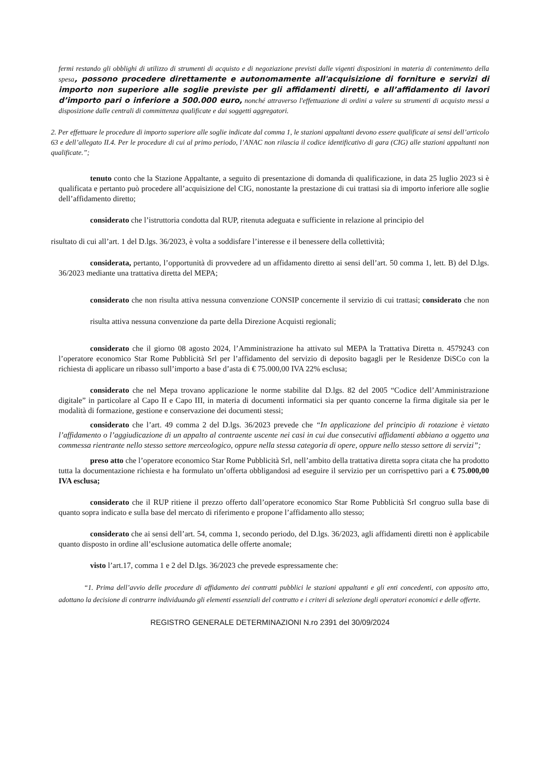fermi restando gli obblighi di utilizzo di strumenti di acquisto e di negoziazione previsti dalle vigenti disposizioni in materia di contenimento della spesa, possono procedere direttamente e autonomamente all'acquisizione di forniture e servizi di importo non superiore alle soglie previste per gli affidamenti diretti, e all’affidamento di lavori d’importo pari o inferiore a 500.000 euro, nonché attraverso l'effettuazione di ordini a valere su strumenti di acquisto messi a disposizione dalle centrali di committenza qualificate e dai soggetti aggregatori.
2. Per effettuare le procedure di importo superiore alle soglie indicate dal comma 1, le stazioni appaltanti devono essere qualificate ai sensi dell’articolo 63 e dell’allegato II.4. Per le procedure di cui al primo periodo, l’ANAC non rilascia il codice identificativo di gara (CIG) alle stazioni appaltanti non qualificate.”;
tenuto conto che la Stazione Appaltante, a seguito di presentazione di domanda di qualificazione, in data 25 luglio 2023 si è qualificata e pertanto può procedere all’acquisizione del CIG, nonostante la prestazione di cui trattasi sia di importo inferiore alle soglie dell’affidamento diretto;
considerato che l’istruttoria condotta dal RUP, ritenuta adeguata e sufficiente in relazione al principio del
risultato di cui all’art. 1 del D.lgs. 36/2023, è volta a soddisfare l’interesse e il benessere della collettività;
considerata, pertanto, l’opportunità di provvedere ad un affidamento diretto ai sensi dell’art. 50 comma 1, lett. B) del D.lgs. 36/2023 mediante una trattativa diretta del MEPA;
considerato che non risulta attiva nessuna convenzione CONSIP concernente il servizio di cui trattasi; considerato che non risulta attiva nessuna convenzione da parte della Direzione Acquisti regionali;
considerato che il giorno 08 agosto 2024, l’Amministrazione ha attivato sul MEPA la Trattativa Diretta n. 4579243 con l’operatore economico Star Rome Pubblicità Srl per l’affidamento del servizio di deposito bagagli per le Residenze DiSCo con la richiesta di applicare un ribasso sull’importo a base d’asta di € 75.000,00 IVA 22% esclusa;
considerato che nel Mepa trovano applicazione le norme stabilite dal D.lgs. 82 del 2005 “Codice dell’Amministrazione digitale” in particolare al Capo II e Capo III, in materia di documenti informatici sia per quanto concerne la firma digitale sia per le modalità di formazione, gestione e conservazione dei documenti stessi;
considerato che l’art. 49 comma 2 del D.lgs. 36/2023 prevede che “In applicazione del principio di rotazione è vietato l’affidamento o l’aggiudicazione di un appalto al contraente uscente nei casi in cui due consecutivi affidamenti abbiano a oggetto una commessa rientrante nello stesso settore merceologico, oppure nella stessa categoria di opere, oppure nello stesso settore di servizi”;
preso atto che l’operatore economico Star Rome Pubblicità Srl, nell’ambito della trattativa diretta sopra citata che ha prodotto tutta la documentazione richiesta e ha formulato un’offerta obbligandosi ad eseguire il servizio per un corrispettivo pari a € 75.000,00 IVA esclusa;
considerato che il RUP ritiene il prezzo offerto dall’operatore economico Star Rome Pubblicità Srl congruo sulla base di quanto sopra indicato e sulla base del mercato di riferimento e propone l’affidamento allo stesso;
considerato che ai sensi dell’art. 54, comma 1, secondo periodo, del D.lgs. 36/2023, agli affidamenti diretti non è applicabile quanto disposto in ordine all’esclusione automatica delle offerte anomale;
visto l’art.17, comma 1 e 2 del D.lgs. 36/2023 che prevede espressamente che:
“1. Prima dell’avvio delle procedure di affidamento dei contratti pubblici le stazioni appaltanti e gli enti concedenti, con apposito atto, adottano la decisione di contrarre individuando gli elementi essenziali del contratto e i criteri di selezione degli operatori economici e delle offerte.
REGISTRO GENERALE DETERMINAZIONI N.ro 2391 del 30/09/2024